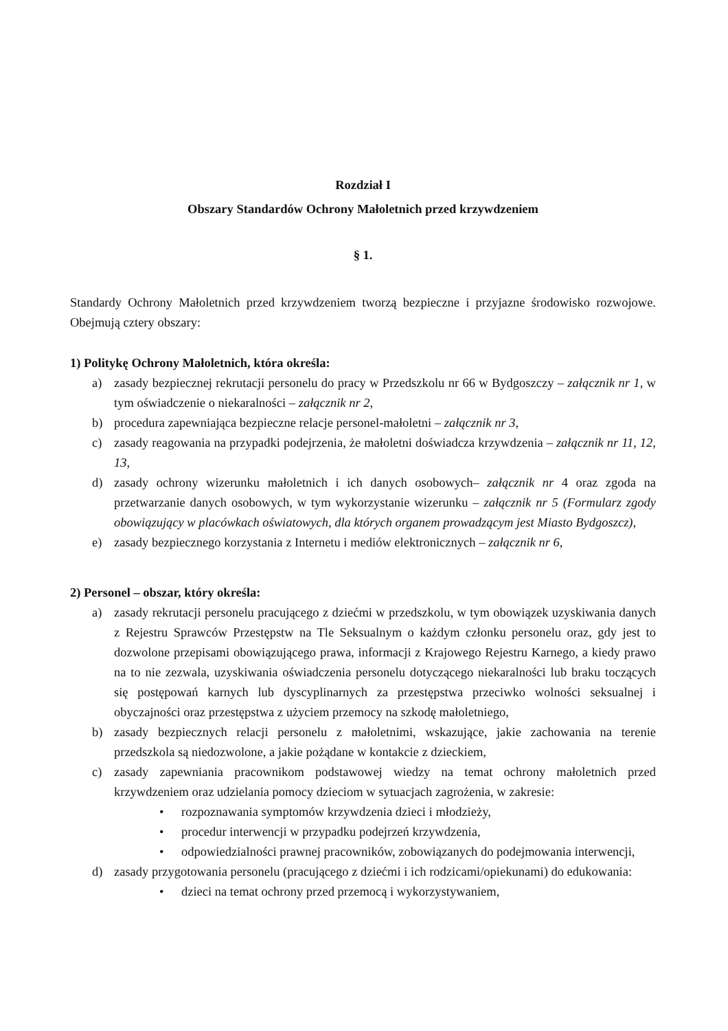Rozdział I
Obszary Standardów Ochrony Małoletnich przed krzywdzeniem
§ 1.
Standardy Ochrony Małoletnich przed krzywdzeniem tworzą bezpieczne i przyjazne środowisko rozwojowe. Obejmują cztery obszary:
1) Politykę Ochrony Małoletnich, która określa:
a) zasady bezpiecznej rekrutacji personelu do pracy w Przedszkolu nr 66 w Bydgoszczy – załącznik nr 1, w tym oświadczenie o niekaralności – załącznik nr 2,
b) procedura zapewniająca bezpieczne relacje personel-małoletni – załącznik nr 3,
c) zasady reagowania na przypadki podejrzenia, że małoletni doświadcza krzywdzenia – załącznik nr 11, 12, 13,
d) zasady ochrony wizerunku małoletnich i ich danych osobowych– załącznik nr 4 oraz zgoda na przetwarzanie danych osobowych, w tym wykorzystanie wizerunku – załącznik nr 5 (Formularz zgody obowiązujący w placówkach oświatowych, dla których organem prowadzącym jest Miasto Bydgoszcz),
e) zasady bezpiecznego korzystania z Internetu i mediów elektronicznych – załącznik nr 6,
2) Personel – obszar, który określa:
a) zasady rekrutacji personelu pracującego z dziećmi w przedszkolu, w tym obowiązek uzyskiwania danych z Rejestru Sprawców Przestępstw na Tle Seksualnym o każdym członku personelu oraz, gdy jest to dozwolone przepisami obowiązującego prawa, informacji z Krajowego Rejestru Karnego, a kiedy prawo na to nie zezwala, uzyskiwania oświadczenia personelu dotyczącego niekaralności lub braku toczących się postępowań karnych lub dyscyplinarnych za przestępstwa przeciwko wolności seksualnej i obyczajności oraz przestępstwa z użyciem przemocy na szkodę małoletniego,
b) zasady bezpiecznych relacji personelu z małoletnimi, wskazujące, jakie zachowania na terenie przedszkola są niedozwolone, a jakie pożądane w kontakcie z dzieckiem,
c) zasady zapewniania pracownikom podstawowej wiedzy na temat ochrony małoletnich przed krzywdzeniem oraz udzielania pomocy dzieciom w sytuacjach zagrożenia, w zakresie:
• rozpoznawania symptomów krzywdzenia dzieci i młodzieży,
• procedur interwencji w przypadku podejrzeń krzywdzenia,
• odpowiedzialności prawnej pracowników, zobowiązanych do podejmowania interwencji,
d) zasady przygotowania personelu (pracującego z dziećmi i ich rodzicami/opiekunami) do edukowania:
• dzieci na temat ochrony przed przemocą i wykorzystywaniem,